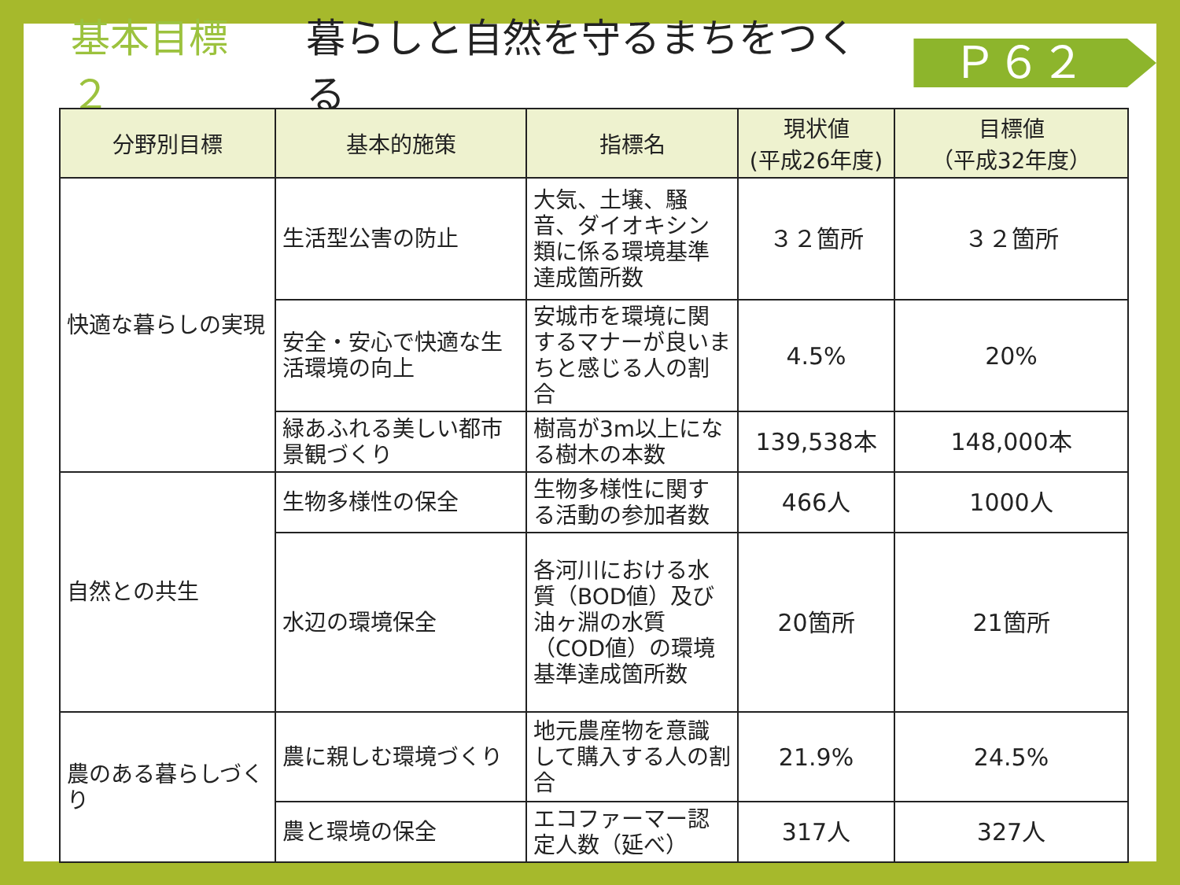基本目標２ 暮らしと自然を守るまちをつくる
Ｐ６２
| 分野別目標 | 基本的施策 | 指標名 | 現状値 (平成26年度) | 目標値 （平成32年度） |
| --- | --- | --- | --- | --- |
| 快適な暮らしの実現 | 生活型公害の防止 | 大気、土壌、騒音、ダイオキシン類に係る環境基準達成箇所数 | ３２箇所 | ３２箇所 |
| | 安全・安心で快適な生活環境の向上 | 安城市を環境に関するマナーが良いまちと感じる人の割合 | 4.5% | 20% |
| | 緑あふれる美しい都市景観づくり | 樹高が3m以上になる樹木の本数 | 139,538本 | 148,000本 |
| 自然との共生 | 生物多様性の保全 | 生物多様性に関する活動の参加者数 | 466人 | 1000人 |
| | 水辺の環境保全 | 各河川における水質（BOD値）及び油ヶ淵の水質（COD値）の環境基準達成箇所数 | 20箇所 | 21箇所 |
| 農のある暮らしづくり | 農に親しむ環境づくり | 地元農産物を意識して購入する人の割合 | 21.9% | 24.5% |
| | 農と環境の保全 | エコファーマー認定人数（延べ） | 317人 | 327人 |